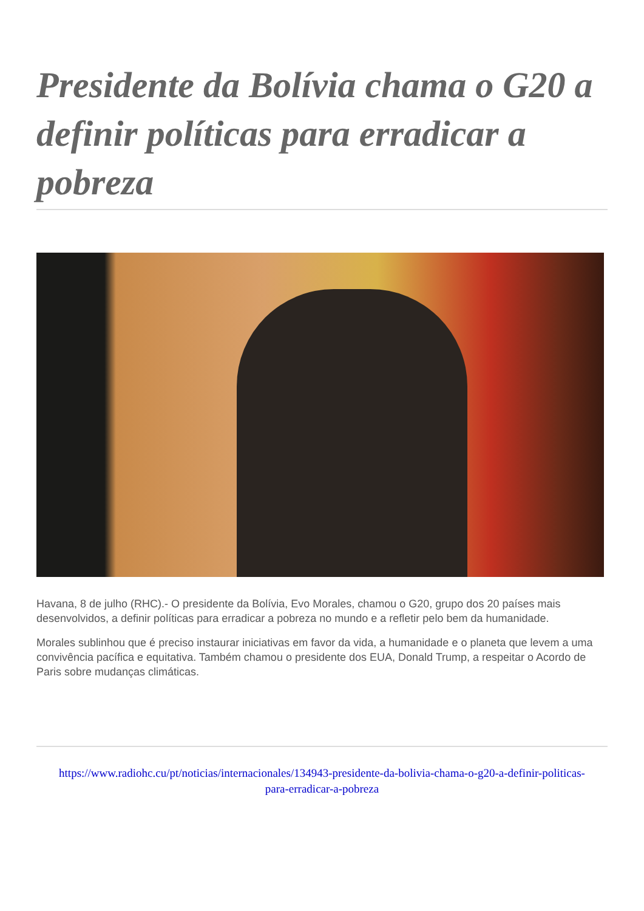Presidente da Bolívia chama o G20 a definir políticas para erradicar a pobreza
Havana, 8 de julho (RHC).- O presidente da Bolívia, Evo Morales, chamou o G20, grupo dos 20 países mais desenvolvidos, a definir políticas para erradicar a pobreza no mundo e a refletir pelo bem da humanidade.
Morales sublinhou que é preciso instaurar iniciativas em favor da vida, a humanidade e o planeta que levem a uma convivência pacífica e equitativa. Também chamou o presidente dos EUA, Donald Trump, a respeitar o Acordo de Paris sobre mudanças climáticas.
https://www.radiohc.cu/pt/noticias/internacionales/134943-presidente-da-bolivia-chama-o-g20-a-definir-politicas-para-erradicar-a-pobreza